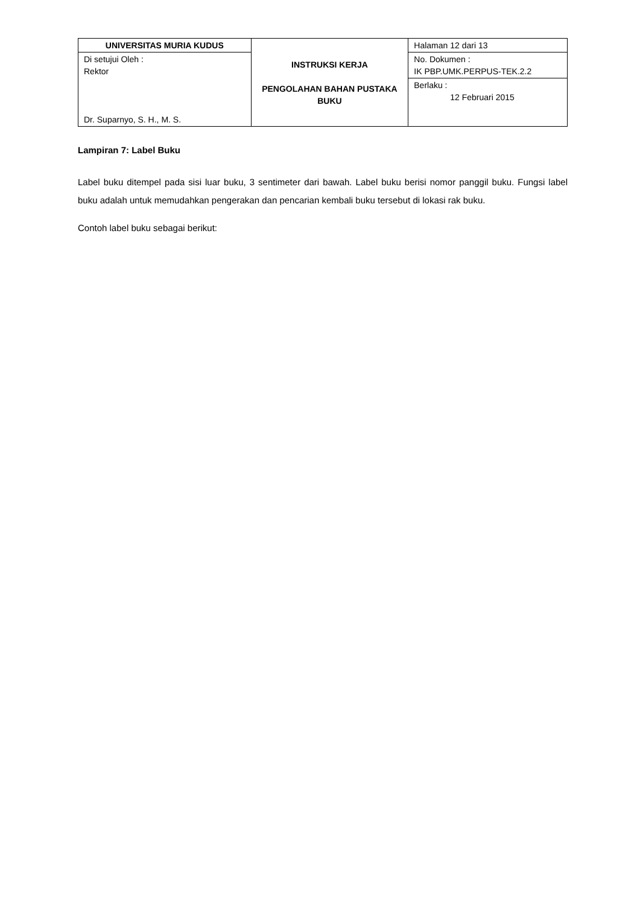| UNIVERSITAS MURIA KUDUS | INSTRUKSI KERJA PENGOLAHAN BAHAN PUSTAKA BUKU | Halaman 12 dari 13 |
| Di setujui Oleh : Rektor Dr. Suparnyo, S. H., M. S. | | No. Dokumen : IK PBP.UMK.PERPUS-TEK.2.2 |
| | | Berlaku : 12 Februari 2015 |
Lampiran 7: Label Buku
Label buku ditempel pada sisi luar buku, 3 sentimeter dari bawah. Label buku berisi nomor panggil buku. Fungsi label buku adalah untuk memudahkan pengerakan dan pencarian kembali buku tersebut di lokasi rak buku.
Contoh label buku sebagai berikut: